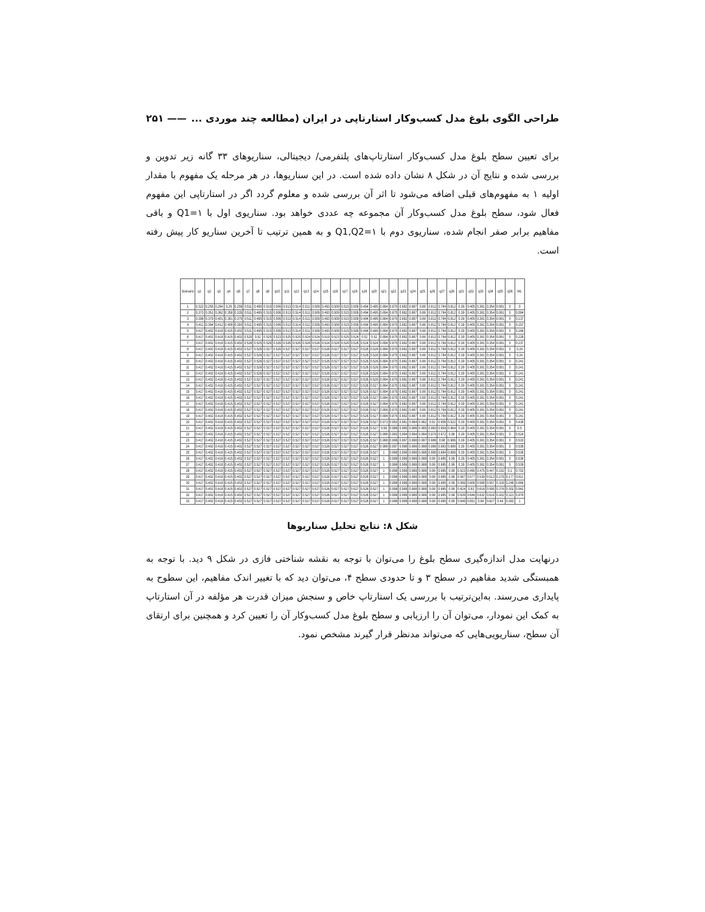طراحی الگوی بلوغ مدل کسب‌وکار استارتاپی در ایران (مطالعه چند موردی ... —— ۲۵۱
برای تعیین سطح بلوغ مدل کسب‌وکار استارتاپ‌های پلتفرمی/ دیجیتالی، سناریوهای ۳۳ گانه زیر تدوین و بررسی شده و نتایج آن در شکل ۸ نشان داده شده است. در این سناریوها، در هر مرحله یک مفهوم با مقدار اولیه ۱ به مفهوم‌های قبلی اضافه می‌شود تا اثر آن بررسی شده و معلوم گردد اگر در استارتاپی این مفهوم فعال شود، سطح بلوغ مدل کسب‌وکار آن مجموعه چه عددی خواهد بود. سناریوی اول با Q1=۱ و باقی مفاهیم برابر صفر انجام شده، سناریوی دوم با Q1,Q2=۱ و به همین ترتیب تا آخرین سناریو کار پیش رفته است.
| Scenario | q1 | q2 | q3 | q4 | q6 | q7 | q8 | q9 | q10 | q11 | q12 | q13 | q14 | q15 | q16 | q17 | q18 | q19 | q20 | q21 | q22 | q23 | q24 | q25 | q26 | q27 | q28 | q31 | q32 | q33 | q34 | q35 | q36 | ML |
| --- | --- | --- | --- | --- | --- | --- | --- | --- | --- | --- | --- | --- | --- | --- | --- | --- | --- | --- | --- | --- | --- | --- | --- | --- | --- | --- | --- | --- | --- | --- | --- | --- | --- | --- |
| 1 | 0.322 | 0.255 | 0.294 | 0.29 | 0.259 | 0.511 | 0.495 | 0.515 | 0.506 | 0.513 | 0.514 | 0.511 | 0.509 | 0.493 | 0.509 | 0.515 | 0.509 | 0.494 | 0.495 | 0.894 | 0.875 | 0.882 | 0.887 | 0.88 | 0.812 | 0.784 | 0.812 | 0.39 | 0.405 | 0.381 | 0.354 | 0.081 | 0 | 0 |
| 2 | 0.373 | 0.351 | 0.362 | 0.358 | 0.335 | 0.511 | 0.495 | 0.515 | 0.506 | 0.513 | 0.514 | 0.511 | 0.509 | 0.493 | 0.509 | 0.515 | 0.509 | 0.494 | 0.495 | 0.894 | 0.875 | 0.882 | 0.887 | 0.88 | 0.812 | 0.784 | 0.812 | 0.39 | 0.405 | 0.381 | 0.354 | 0.081 | 0 | 0.094 |
| 3 | 0.399 | 0.379 | 0.401 | 0.391 | 0.375 | 0.511 | 0.495 | 0.515 | 0.506 | 0.513 | 0.514 | 0.511 | 0.509 | 0.493 | 0.509 | 0.515 | 0.509 | 0.494 | 0.495 | 0.894 | 0.875 | 0.882 | 0.887 | 0.88 | 0.812 | 0.784 | 0.812 | 0.39 | 0.405 | 0.381 | 0.354 | 0.081 | 0 | 0.137 |
| 4 | 0.411 | 0.394 | 0.412 | 0.409 | 0.393 | 0.511 | 0.495 | 0.515 | 0.506 | 0.513 | 0.514 | 0.511 | 0.509 | 0.493 | 0.509 | 0.515 | 0.509 | 0.494 | 0.495 | 0.894 | 0.875 | 0.882 | 0.887 | 0.88 | 0.812 | 0.784 | 0.812 | 0.39 | 0.405 | 0.381 | 0.354 | 0.081 | 0 | 0.157 |
| 5 | 0.417 | 0.402 | 0.418 | 0.415 | 0.402 | 0.511 | 0.495 | 0.515 | 0.506 | 0.513 | 0.514 | 0.511 | 0.509 | 0.493 | 0.509 | 0.515 | 0.509 | 0.494 | 0.495 | 0.894 | 0.875 | 0.882 | 0.887 | 0.88 | 0.812 | 0.784 | 0.812 | 0.39 | 0.405 | 0.381 | 0.354 | 0.081 | 0 | 0.166 |
| 6 | 0.417 | 0.402 | 0.418 | 0.415 | 0.402 | 0.525 | 0.52 | 0.525 | 0.523 | 0.525 | 0.525 | 0.524 | 0.524 | 0.519 | 0.523 | 0.525 | 0.524 | 0.52 | 0.52 | 0.894 | 0.875 | 0.882 | 0.887 | 0.88 | 0.812 | 0.784 | 0.812 | 0.39 | 0.405 | 0.381 | 0.354 | 0.081 | 0 | 0.226 |
| 7 | 0.417 | 0.402 | 0.418 | 0.415 | 0.402 | 0.526 | 0.525 | 0.526 | 0.526 | 0.526 | 0.526 | 0.526 | 0.526 | 0.524 | 0.526 | 0.526 | 0.526 | 0.524 | 0.524 | 0.894 | 0.875 | 0.882 | 0.887 | 0.88 | 0.812 | 0.784 | 0.812 | 0.39 | 0.405 | 0.381 | 0.354 | 0.081 | 0 | 0.237 |
| 8 | 0.417 | 0.402 | 0.418 | 0.415 | 0.402 | 0.527 | 0.526 | 0.527 | 0.526 | 0.527 | 0.527 | 0.527 | 0.527 | 0.526 | 0.527 | 0.527 | 0.527 | 0.526 | 0.526 | 0.894 | 0.875 | 0.882 | 0.887 | 0.88 | 0.812 | 0.784 | 0.812 | 0.39 | 0.405 | 0.381 | 0.354 | 0.081 | 0 | 0.24 |
| 9 | 0.417 | 0.402 | 0.418 | 0.415 | 0.402 | 0.527 | 0.526 | 0.527 | 0.527 | 0.527 | 0.527 | 0.527 | 0.527 | 0.526 | 0.527 | 0.527 | 0.527 | 0.526 | 0.526 | 0.894 | 0.875 | 0.882 | 0.887 | 0.88 | 0.812 | 0.784 | 0.812 | 0.39 | 0.405 | 0.381 | 0.354 | 0.081 | 0 | 0.24 |
| 10 | 0.417 | 0.402 | 0.418 | 0.415 | 0.402 | 0.527 | 0.526 | 0.527 | 0.527 | 0.527 | 0.527 | 0.527 | 0.527 | 0.526 | 0.527 | 0.527 | 0.527 | 0.526 | 0.526 | 0.894 | 0.875 | 0.882 | 0.887 | 0.88 | 0.812 | 0.784 | 0.812 | 0.39 | 0.405 | 0.381 | 0.354 | 0.081 | 0 | 0.241 |
| 11 | 0.417 | 0.402 | 0.418 | 0.415 | 0.402 | 0.527 | 0.526 | 0.527 | 0.527 | 0.527 | 0.527 | 0.527 | 0.527 | 0.526 | 0.527 | 0.527 | 0.527 | 0.526 | 0.526 | 0.894 | 0.875 | 0.882 | 0.887 | 0.88 | 0.812 | 0.784 | 0.812 | 0.39 | 0.405 | 0.381 | 0.354 | 0.081 | 0 | 0.241 |
| 12 | 0.417 | 0.402 | 0.418 | 0.415 | 0.402 | 0.527 | 0.526 | 0.527 | 0.527 | 0.527 | 0.527 | 0.527 | 0.527 | 0.526 | 0.527 | 0.527 | 0.527 | 0.526 | 0.526 | 0.894 | 0.875 | 0.882 | 0.887 | 0.88 | 0.812 | 0.784 | 0.812 | 0.39 | 0.405 | 0.381 | 0.354 | 0.081 | 0 | 0.241 |
| 13 | 0.417 | 0.402 | 0.418 | 0.415 | 0.402 | 0.527 | 0.527 | 0.527 | 0.527 | 0.527 | 0.527 | 0.527 | 0.527 | 0.526 | 0.527 | 0.527 | 0.527 | 0.526 | 0.526 | 0.894 | 0.875 | 0.882 | 0.887 | 0.88 | 0.812 | 0.784 | 0.812 | 0.39 | 0.405 | 0.381 | 0.354 | 0.081 | 0 | 0.241 |
| 14 | 0.417 | 0.402 | 0.418 | 0.415 | 0.402 | 0.527 | 0.527 | 0.527 | 0.527 | 0.527 | 0.527 | 0.527 | 0.527 | 0.526 | 0.527 | 0.527 | 0.527 | 0.526 | 0.527 | 0.894 | 0.875 | 0.882 | 0.887 | 0.88 | 0.812 | 0.784 | 0.812 | 0.39 | 0.405 | 0.381 | 0.354 | 0.081 | 0 | 0.241 |
| 15 | 0.417 | 0.402 | 0.418 | 0.415 | 0.402 | 0.527 | 0.527 | 0.527 | 0.527 | 0.527 | 0.527 | 0.527 | 0.527 | 0.526 | 0.527 | 0.527 | 0.527 | 0.526 | 0.527 | 0.894 | 0.875 | 0.882 | 0.887 | 0.88 | 0.812 | 0.784 | 0.812 | 0.39 | 0.405 | 0.381 | 0.354 | 0.081 | 0 | 0.241 |
| 16 | 0.417 | 0.402 | 0.418 | 0.415 | 0.402 | 0.527 | 0.527 | 0.527 | 0.527 | 0.527 | 0.527 | 0.527 | 0.527 | 0.526 | 0.527 | 0.527 | 0.527 | 0.526 | 0.527 | 0.894 | 0.875 | 0.882 | 0.887 | 0.88 | 0.812 | 0.784 | 0.812 | 0.39 | 0.405 | 0.381 | 0.354 | 0.081 | 0 | 0.241 |
| 17 | 0.417 | 0.402 | 0.418 | 0.415 | 0.402 | 0.527 | 0.527 | 0.527 | 0.527 | 0.527 | 0.527 | 0.527 | 0.527 | 0.526 | 0.527 | 0.527 | 0.527 | 0.526 | 0.527 | 0.894 | 0.875 | 0.882 | 0.887 | 0.88 | 0.812 | 0.784 | 0.812 | 0.39 | 0.405 | 0.381 | 0.354 | 0.081 | 0 | 0.241 |
| 18 | 0.417 | 0.402 | 0.418 | 0.415 | 0.402 | 0.527 | 0.527 | 0.527 | 0.527 | 0.527 | 0.527 | 0.527 | 0.527 | 0.526 | 0.527 | 0.527 | 0.527 | 0.526 | 0.527 | 0.894 | 0.875 | 0.882 | 0.887 | 0.88 | 0.812 | 0.784 | 0.812 | 0.39 | 0.405 | 0.381 | 0.354 | 0.081 | 0 | 0.241 |
| 19 | 0.417 | 0.402 | 0.418 | 0.415 | 0.402 | 0.527 | 0.527 | 0.527 | 0.527 | 0.527 | 0.527 | 0.527 | 0.527 | 0.526 | 0.527 | 0.527 | 0.527 | 0.526 | 0.527 | 0.894 | 0.875 | 0.882 | 0.887 | 0.88 | 0.812 | 0.784 | 0.812 | 0.39 | 0.405 | 0.381 | 0.354 | 0.081 | 0 | 0.241 |
| 20 | 0.417 | 0.402 | 0.418 | 0.415 | 0.402 | 0.527 | 0.527 | 0.527 | 0.527 | 0.527 | 0.527 | 0.527 | 0.527 | 0.526 | 0.527 | 0.527 | 0.527 | 0.526 | 0.527 | 0.973 | 0.953 | 0.961 | 0.964 | 0.962 | 0.92 | 0.906 | 0.922 | 0.39 | 0.405 | 0.381 | 0.354 | 0.081 | 0 | 0.436 |
| 21 | 0.417 | 0.402 | 0.418 | 0.415 | 0.402 | 0.527 | 0.527 | 0.527 | 0.527 | 0.527 | 0.527 | 0.527 | 0.527 | 0.526 | 0.527 | 0.527 | 0.527 | 0.526 | 0.527 | 0.99 | 0.986 | 0.985 | 0.986 | 0.985 | 0.963 | 0.954 | 0.964 | 0.39 | 0.405 | 0.381 | 0.354 | 0.081 | 0 | 0.5 |
| 22 | 0.417 | 0.402 | 0.418 | 0.415 | 0.402 | 0.527 | 0.527 | 0.527 | 0.527 | 0.527 | 0.527 | 0.527 | 0.527 | 0.526 | 0.527 | 0.527 | 0.527 | 0.526 | 0.527 | 0.996 | 0.993 | 0.994 | 0.994 | 0.994 | 0.979 | 0.972 | 0.98 | 0.39 | 0.405 | 0.381 | 0.354 | 0.081 | 0 | 0.524 |
| 23 | 0.417 | 0.402 | 0.418 | 0.415 | 0.402 | 0.527 | 0.527 | 0.527 | 0.527 | 0.527 | 0.527 | 0.527 | 0.527 | 0.526 | 0.527 | 0.527 | 0.527 | 0.526 | 0.527 | 0.998 | 0.996 | 0.997 | 0.998 | 0.997 | 0.986 | 0.98 | 0.986 | 0.39 | 0.405 | 0.381 | 0.354 | 0.081 | 0 | 0.533 |
| 24 | 0.417 | 0.402 | 0.418 | 0.415 | 0.402 | 0.527 | 0.527 | 0.527 | 0.527 | 0.527 | 0.527 | 0.527 | 0.527 | 0.526 | 0.527 | 0.527 | 0.527 | 0.526 | 0.527 | 0.999 | 0.997 | 0.998 | 0.998 | 0.998 | 0.988 | 0.983 | 0.988 | 0.39 | 0.405 | 0.381 | 0.354 | 0.081 | 0 | 0.536 |
| 25 | 0.417 | 0.402 | 0.418 | 0.415 | 0.402 | 0.527 | 0.527 | 0.527 | 0.527 | 0.527 | 0.527 | 0.527 | 0.527 | 0.526 | 0.527 | 0.527 | 0.527 | 0.526 | 0.527 | 1 | 0.998 | 0.999 | 0.999 | 0.998 | 0.989 | 0.984 | 0.989 | 0.39 | 0.405 | 0.381 | 0.354 | 0.081 | 0 | 0.538 |
| 26 | 0.417 | 0.402 | 0.418 | 0.415 | 0.402 | 0.527 | 0.527 | 0.527 | 0.527 | 0.527 | 0.527 | 0.527 | 0.527 | 0.526 | 0.527 | 0.527 | 0.527 | 0.526 | 0.527 | 1 | 0.998 | 0.999 | 0.999 | 0.999 | 0.99 | 0.985 | 0.99 | 0.39 | 0.405 | 0.381 | 0.354 | 0.081 | 0 | 0.538 |
| 27 | 0.417 | 0.402 | 0.418 | 0.415 | 0.402 | 0.527 | 0.527 | 0.527 | 0.527 | 0.527 | 0.527 | 0.527 | 0.527 | 0.526 | 0.527 | 0.527 | 0.527 | 0.526 | 0.527 | 1 | 0.998 | 0.999 | 0.999 | 0.999 | 0.99 | 0.985 | 0.99 | 0.39 | 0.405 | 0.381 | 0.354 | 0.081 | 0 | 0.539 |
| 28 | 0.417 | 0.402 | 0.418 | 0.415 | 0.402 | 0.527 | 0.527 | 0.527 | 0.527 | 0.527 | 0.527 | 0.527 | 0.527 | 0.526 | 0.527 | 0.527 | 0.527 | 0.526 | 0.527 | 1 | 0.998 | 0.999 | 0.999 | 0.999 | 0.99 | 0.985 | 0.99 | 0.523 | 0.495 | 0.475 | 0.447 | 0.192 | 0.1 | 0.702 |
| 29 | 0.417 | 0.402 | 0.418 | 0.415 | 0.402 | 0.527 | 0.527 | 0.527 | 0.527 | 0.527 | 0.527 | 0.527 | 0.527 | 0.526 | 0.527 | 0.527 | 0.527 | 0.526 | 0.527 | 1 | 0.998 | 0.999 | 0.999 | 0.999 | 0.99 | 0.985 | 0.99 | 0.567 | 0.577 | 0.539 | 0.513 | 0.276 | 0.177 | 0.811 |
| 30 | 0.417 | 0.402 | 0.418 | 0.415 | 0.402 | 0.527 | 0.527 | 0.527 | 0.527 | 0.527 | 0.527 | 0.527 | 0.527 | 0.526 | 0.527 | 0.527 | 0.527 | 0.526 | 0.527 | 1 | 0.998 | 0.999 | 0.999 | 0.999 | 0.99 | 0.985 | 0.99 | 0.599 | 0.608 | 0.588 | 0.557 | 0.328 | 0.246 | 0.884 |
| 31 | 0.417 | 0.402 | 0.418 | 0.415 | 0.402 | 0.527 | 0.527 | 0.527 | 0.527 | 0.527 | 0.527 | 0.527 | 0.527 | 0.526 | 0.527 | 0.527 | 0.527 | 0.526 | 0.527 | 1 | 0.998 | 0.999 | 0.999 | 0.999 | 0.99 | 0.985 | 0.99 | 0.624 | 0.63 | 0.616 | 0.595 | 0.376 | 0.302 | 0.942 |
| 32 | 0.417 | 0.402 | 0.418 | 0.415 | 0.402 | 0.527 | 0.527 | 0.527 | 0.527 | 0.527 | 0.527 | 0.527 | 0.527 | 0.526 | 0.527 | 0.527 | 0.527 | 0.526 | 0.527 | 1 | 0.998 | 0.999 | 0.999 | 0.999 | 0.99 | 0.985 | 0.99 | 0.639 | 0.644 | 0.632 | 0.616 | 0.432 | 0.321 | 0.978 |
| 33 | 0.417 | 0.402 | 0.418 | 0.415 | 0.402 | 0.527 | 0.527 | 0.527 | 0.527 | 0.527 | 0.527 | 0.527 | 0.527 | 0.526 | 0.527 | 0.527 | 0.527 | 0.526 | 0.527 | 1 | 0.998 | 0.999 | 0.999 | 0.999 | 0.99 | 0.985 | 0.99 | 0.646 | 0.651 | 0.64 | 0.627 | 0.44 | 0.363 | 1 |
شکل ۸: نتایج تحلیل سناریوها
درنهایت مدل اندازه‌گیری سطح بلوغ را می‌توان با توجه به نقشه شناختی فازی در شکل ۹ دید. با توجه به همبستگی شدید مفاهیم در سطح ۳ و تا حدودی سطح ۴، می‌توان دید که با تغییر اندک مفاهیم، این سطوح به پایداری می‌رسند. به‌این‌ترتیب با بررسی یک استارتاپ خاص و سنجش میزان قدرت هر مؤلفه در آن استارتاپ به کمک این نمودار، می‌توان آن را ارزیابی و سطح بلوغ مدل کسب‌وکار آن را تعیین کرد و همچنین برای ارتقای آن سطح، سناریویی‌هایی که می‌تواند مدنظر قرار گیرند مشخص نمود.